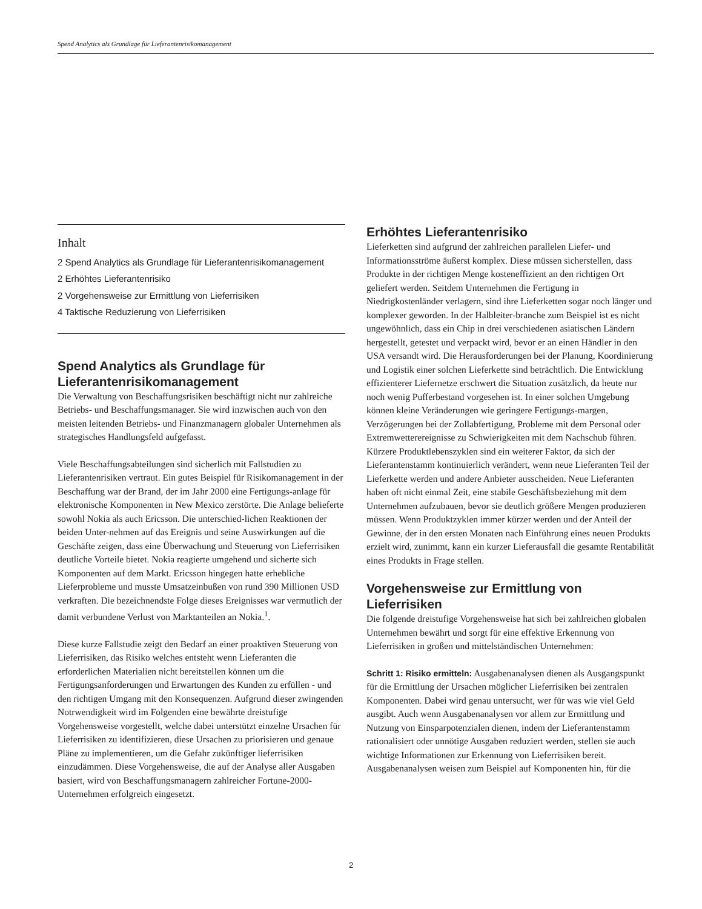Spend Analytics als Grundlage für Lieferantenrisikomanagement
Inhalt
2 Spend Analytics als Grundlage für Lieferantenrisikomanagement
2 Erhöhtes Lieferantenrisiko
2 Vorgehensweise zur Ermittlung von Lieferrisiken
4 Taktische Reduzierung von Lieferrisiken
Spend Analytics als Grundlage für Lieferantenrisikomanagement
Die Verwaltung von Beschaffungsrisiken beschäftigt nicht nur zahlreiche Betriebs- und Beschaffungsmanager. Sie wird inzwischen auch von den meisten leitenden Betriebs- und Finanzmanagern globaler Unternehmen als strategisches Handlungsfeld aufgefasst.
Viele Beschaffungsabteilungen sind sicherlich mit Fallstudien zu Lieferantenrisiken vertraut. Ein gutes Beispiel für Risikomanagement in der Beschaffung war der Brand, der im Jahr 2000 eine Fertigungs-anlage für elektronische Komponenten in New Mexico zerstörte. Die Anlage belieferte sowohl Nokia als auch Ericsson. Die unterschied-lichen Reaktionen der beiden Unter-nehmen auf das Ereignis und seine Auswirkungen auf die Geschäfte zeigen, dass eine Überwachung und Steuerung von Lieferrisiken deutliche Vorteile bietet. Nokia reagierte umgehend und sicherte sich Komponenten auf dem Markt. Ericsson hingegen hatte erhebliche Lieferprobleme und musste Umsatzeinbußen von rund 390 Millionen USD verkraften. Die bezeichnendste Folge dieses Ereignisses war vermutlich der damit verbundene Verlust von Marktanteilen an Nokia.<sup>1</sup>.
Diese kurze Fallstudie zeigt den Bedarf an einer proaktiven Steuerung von Lieferrisiken, das Risiko welches entsteht wenn Lieferanten die erforderlichen Materialien nicht bereitstellen können um die Fertigungsanforderungen und Erwartungen des Kunden zu erfüllen - und den richtigen Umgang mit den Konsequenzen. Aufgrund dieser zwingenden Notrwendigkeit wird im Folgenden eine bewährte dreistufige Vorgehensweise vorgestellt, welche dabei unterstützt einzelne Ursachen für Lieferrisiken zu identifizieren, diese Ursachen zu priorisieren und genaue Pläne zu implementieren, um die Gefahr zukünftiger lieferrisiken einzudämmen. Diese Vorgehensweise, die auf der Analyse aller Ausgaben basiert, wird von Beschaffungsmanagern zahlreicher Fortune-2000-Unternehmen erfolgreich eingesetzt.
Erhöhtes Lieferantenrisiko
Lieferketten sind aufgrund der zahlreichen parallelen Liefer- und Informationsströme äußerst komplex. Diese müssen sicherstellen, dass Produkte in der richtigen Menge kosteneffizient an den richtigen Ort geliefert werden. Seitdem Unternehmen die Fertigung in Niedrigkostenländer verlagern, sind ihre Lieferketten sogar noch länger und komplexer geworden. In der Halbleiter-branche zum Beispiel ist es nicht ungewöhnlich, dass ein Chip in drei verschiedenen asiatischen Ländern hergestellt, getestet und verpackt wird, bevor er an einen Händler in den USA versandt wird. Die Herausforderungen bei der Planung, Koordinierung und Logistik einer solchen Lieferkette sind beträchtlich. Die Entwicklung effizienterer Liefernetze erschwert die Situation zusätzlich, da heute nur noch wenig Pufferbestand vorgesehen ist. In einer solchen Umgebung können kleine Veränderungen wie geringere Fertigungs-margen, Verzögerungen bei der Zollabfertigung, Probleme mit dem Personal oder Extremwetterereignisse zu Schwierigkeiten mit dem Nachschub führen. Kürzere Produktlebenszyklen sind ein weiterer Faktor, da sich der Lieferantenstamm kontinuierlich verändert, wenn neue Lieferanten Teil der Lieferkette werden und andere Anbieter ausscheiden. Neue Lieferanten haben oft nicht einmal Zeit, eine stabile Geschäftsbeziehung mit dem Unternehmen aufzubauen, bevor sie deutlich größere Mengen produzieren müssen. Wenn Produktzyklen immer kürzer werden und der Anteil der Gewinne, der in den ersten Monaten nach Einführung eines neuen Produkts erzielt wird, zunimmt, kann ein kurzer Lieferausfall die gesamte Rentabilität eines Produkts in Frage stellen.
Vorgehensweise zur Ermittlung von Lieferrisiken
Die folgende dreistufige Vorgehensweise hat sich bei zahlreichen globalen Unternehmen bewährt und sorgt für eine effektive Erkennung von Lieferrisiken in großen und mittelständischen Unternehmen:
Schritt 1: Risiko ermitteln: Ausgabenanalysen dienen als Ausgangspunkt für die Ermittlung der Ursachen möglicher Lieferrisiken bei zentralen Komponenten. Dabei wird genau untersucht, wer für was wie viel Geld ausgibt. Auch wenn Ausgabenanalysen vor allem zur Ermittlung und Nutzung von Einsparpotenzialen dienen, indem der Lieferantenstamm rationalisiert oder unnötige Ausgaben reduziert werden, stellen sie auch wichtige Informationen zur Erkennung von Lieferrisiken bereit. Ausgabenanalysen weisen zum Beispiel auf Komponenten hin, für die
2